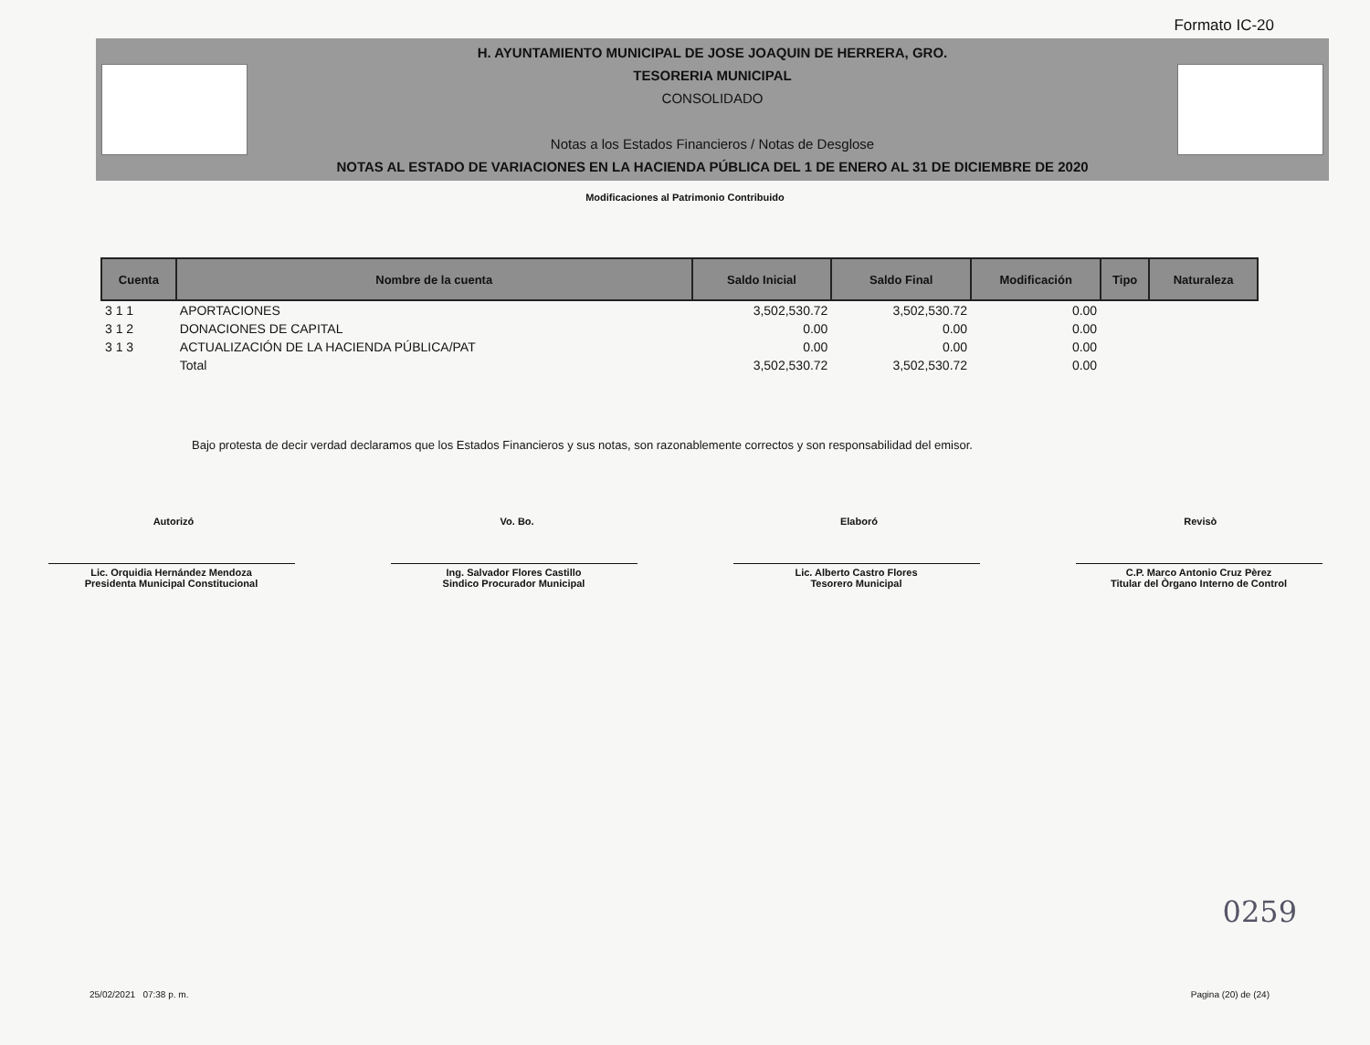Formato IC-20
H. AYUNTAMIENTO MUNICIPAL DE JOSE JOAQUIN DE HERRERA, GRO.
TESORERIA MUNICIPAL
CONSOLIDADO
Notas a los Estados Financieros / Notas de Desglose
NOTAS AL ESTADO DE VARIACIONES EN LA HACIENDA PÚBLICA DEL 1 DE ENERO AL 31 DE DICIEMBRE DE 2020
Modificaciones al Patrimonio Contribuido
| Cuenta | Nombre de la cuenta | Saldo Inicial | Saldo Final | Modificación | Tipo | Naturaleza |
| --- | --- | --- | --- | --- | --- | --- |
| 3 1 1 | APORTACIONES | 3,502,530.72 | 3,502,530.72 | 0.00 | | |
| 3 1 2 | DONACIONES DE CAPITAL | 0.00 | 0.00 | 0.00 | | |
| 3 1 3 | ACTUALIZACIÓN DE LA HACIENDA PÚBLICA/PAT | 0.00 | 0.00 | 0.00 | | |
| | Total | 3,502,530.72 | 3,502,530.72 | 0.00 | | |
Bajo protesta de decir verdad declaramos que los Estados Financieros y sus notas, son razonablemente correctos y son responsabilidad del emisor.
Autorizó Vo. Bo. Elaboró Revisò
Lic. Orquidia Hernández Mendoza
Presidenta Municipal Constitucional
Ing. Salvador Flores Castillo
Sindico Procurador Municipal
Lic. Alberto Castro Flores
Tesorero Municipal
C.P. Marco Antonio Cruz Pèrez
Titular del Òrgano Interno de Control
0259
25/02/2021 07:38 p. m. Pagina (20) de (24)